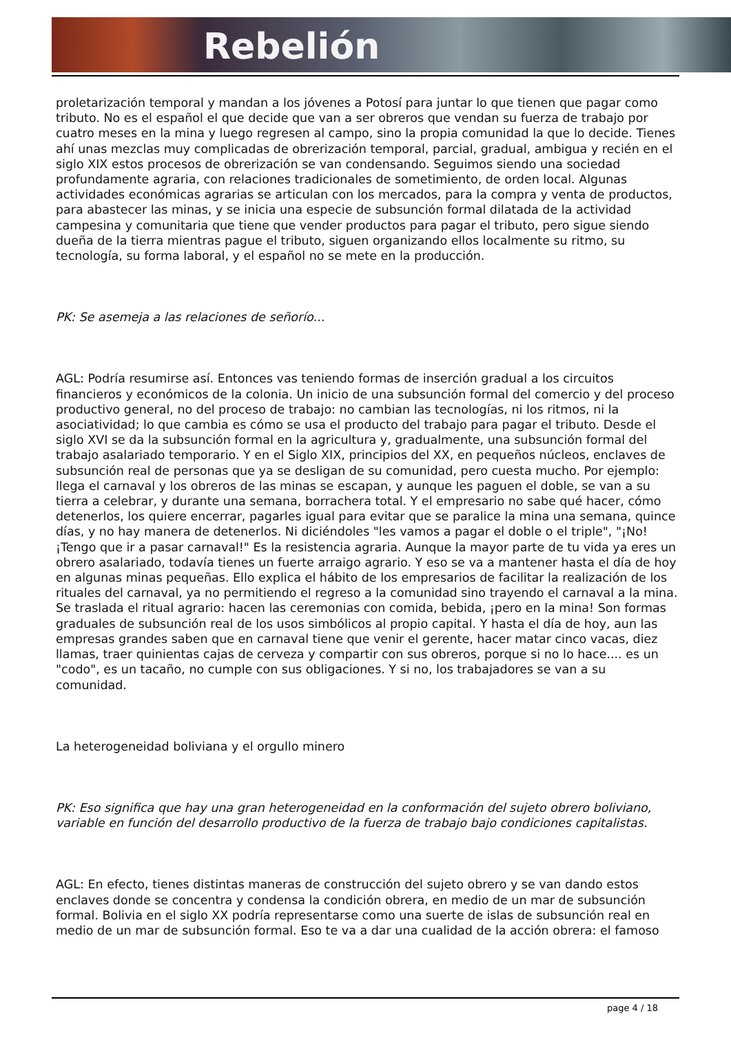Rebelión
proletarización temporal y mandan a los jóvenes a Potosí para juntar lo que tienen que pagar como tributo. No es el español el que decide que van a ser obreros que vendan su fuerza de trabajo por cuatro meses en la mina y luego regresen al campo, sino la propia comunidad la que lo decide. Tienes ahí unas mezclas muy complicadas de obrerización temporal, parcial, gradual, ambigua y recién en el siglo XIX estos procesos de obrerización se van condensando. Seguimos siendo una sociedad profundamente agraria, con relaciones tradicionales de sometimiento, de orden local. Algunas actividades económicas agrarias se articulan con los mercados, para la compra y venta de productos, para abastecer las minas, y se inicia una especie de subsunción formal dilatada de la actividad campesina y comunitaria que tiene que vender productos para pagar el tributo, pero sigue siendo dueña de la tierra mientras pague el tributo, siguen organizando ellos localmente su ritmo, su tecnología, su forma laboral, y el español no se mete en la producción.
PK: Se asemeja a las relaciones de señorío...
AGL: Podría resumirse así. Entonces vas teniendo formas de inserción gradual a los circuitos financieros y económicos de la colonia. Un inicio de una subsunción formal del comercio y del proceso productivo general, no del proceso de trabajo: no cambian las tecnologías, ni los ritmos, ni la asociatividad; lo que cambia es cómo se usa el producto del trabajo para pagar el tributo. Desde el siglo XVI se da la subsunción formal en la agricultura y, gradualmente, una subsunción formal del trabajo asalariado temporario. Y en el Siglo XIX, principios del XX, en pequeños núcleos, enclaves de subsunción real de personas que ya se desligan de su comunidad, pero cuesta mucho. Por ejemplo: llega el carnaval y los obreros de las minas se escapan, y aunque les paguen el doble, se van a su tierra a celebrar, y durante una semana, borrachera total. Y el empresario no sabe qué hacer, cómo detenerlos, los quiere encerrar, pagarles igual para evitar que se paralice la mina una semana, quince días, y no hay manera de detenerlos. Ni diciéndoles "les vamos a pagar el doble o el triple", "¡No! ¡Tengo que ir a pasar carnaval!" Es la resistencia agraria. Aunque la mayor parte de tu vida ya eres un obrero asalariado, todavía tienes un fuerte arraigo agrario. Y eso se va a mantener hasta el día de hoy en algunas minas pequeñas. Ello explica el hábito de los empresarios de facilitar la realización de los rituales del carnaval, ya no permitiendo el regreso a la comunidad sino trayendo el carnaval a la mina. Se traslada el ritual agrario: hacen las ceremonias con comida, bebida, ¡pero en la mina! Son formas graduales de subsunción real de los usos simbólicos al propio capital. Y hasta el día de hoy, aun las empresas grandes saben que en carnaval tiene que venir el gerente, hacer matar cinco vacas, diez llamas, traer quinientas cajas de cerveza y compartir con sus obreros, porque si no lo hace.... es un "codo", es un tacaño, no cumple con sus obligaciones. Y si no, los trabajadores se van a su comunidad.
La heterogeneidad boliviana y el orgullo minero
PK: Eso significa que hay una gran heterogeneidad en la conformación del sujeto obrero boliviano, variable en función del desarrollo productivo de la fuerza de trabajo bajo condiciones capitalistas.
AGL: En efecto, tienes distintas maneras de construcción del sujeto obrero y se van dando estos enclaves donde se concentra y condensa la condición obrera, en medio de un mar de subsunción formal. Bolivia en el siglo XX podría representarse como una suerte de islas de subsunción real en medio de un mar de subsunción formal. Eso te va a dar una cualidad de la acción obrera: el famoso
page 4 / 18